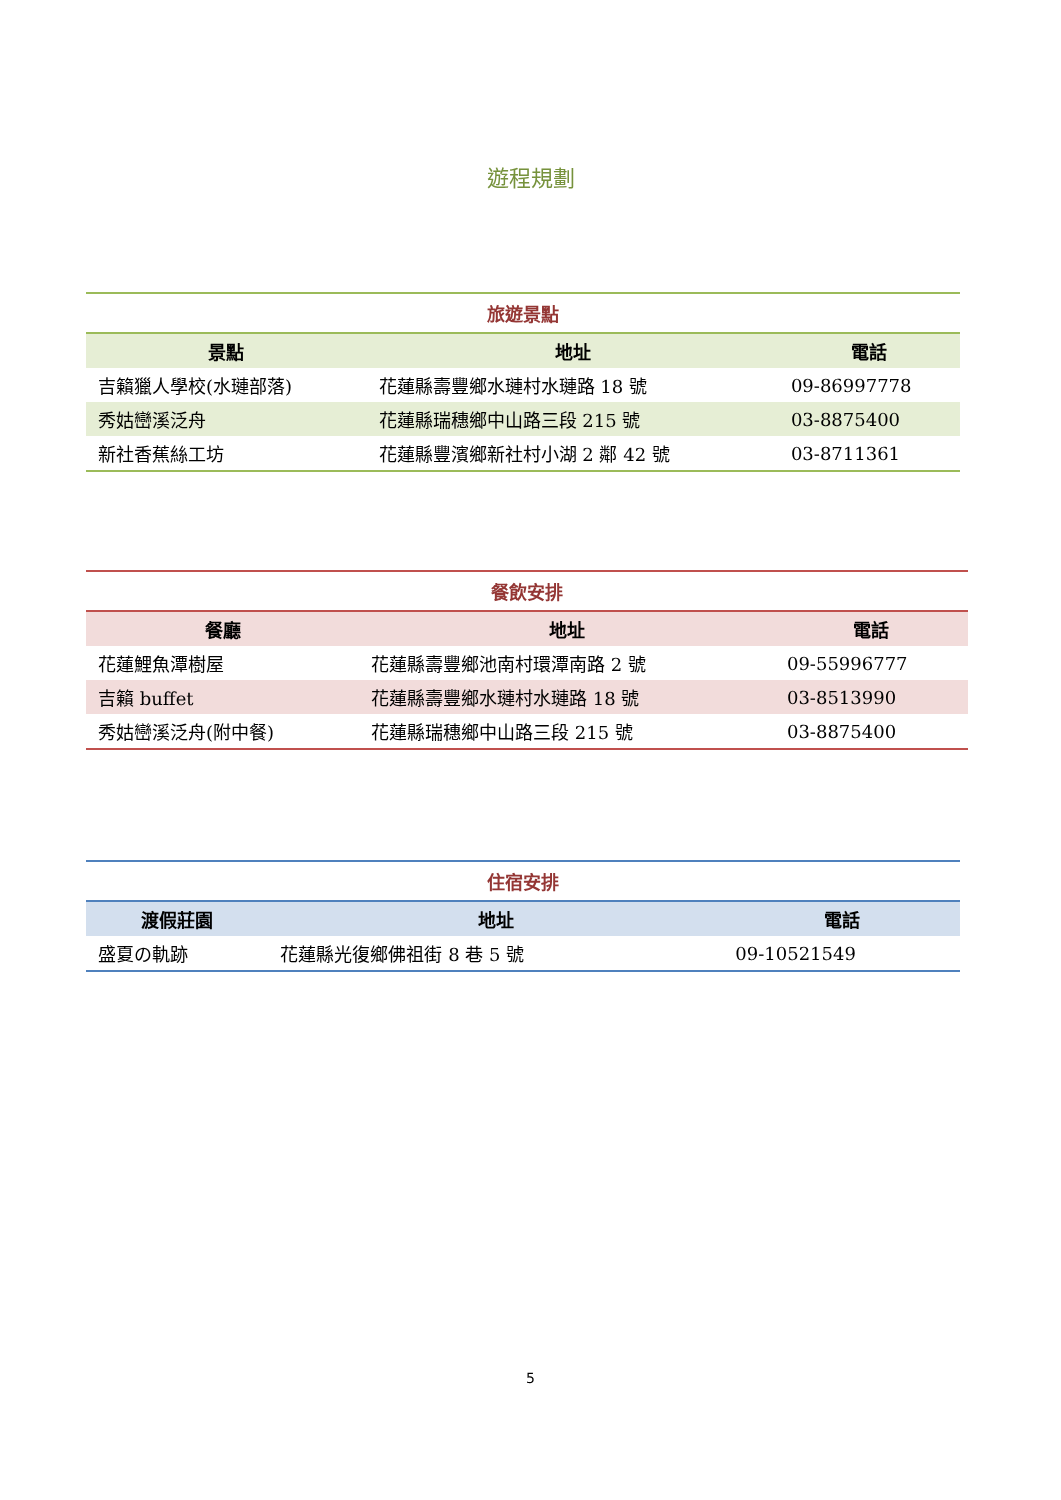遊程規劃
旅遊景點
| 景點 | 地址 | 電話 |
| --- | --- | --- |
| 吉籟獵人學校(水璉部落) | 花蓮縣壽豐鄉水璉村水璉路 18 號 | 09-86997778 |
| 秀姑巒溪泛舟 | 花蓮縣瑞穗鄉中山路三段 215 號 | 03-8875400 |
| 新社香蕉絲工坊 | 花蓮縣豐濱鄉新社村小湖 2 鄰 42 號 | 03-8711361 |
餐飲安排
| 餐廳 | 地址 | 電話 |
| --- | --- | --- |
| 花蓮鯉魚潭樹屋 | 花蓮縣壽豐鄉池南村環潭南路 2 號 | 09-55996777 |
| 吉籟 buffet | 花蓮縣壽豐鄉水璉村水璉路 18 號 | 03-8513990 |
| 秀姑巒溪泛舟(附中餐) | 花蓮縣瑞穗鄉中山路三段 215 號 | 03-8875400 |
住宿安排
| 渡假莊園 | 地址 | 電話 |
| --- | --- | --- |
| 盛夏の軌跡 | 花蓮縣光復鄉佛祖街 8 巷 5 號 | 09-10521549 |
5